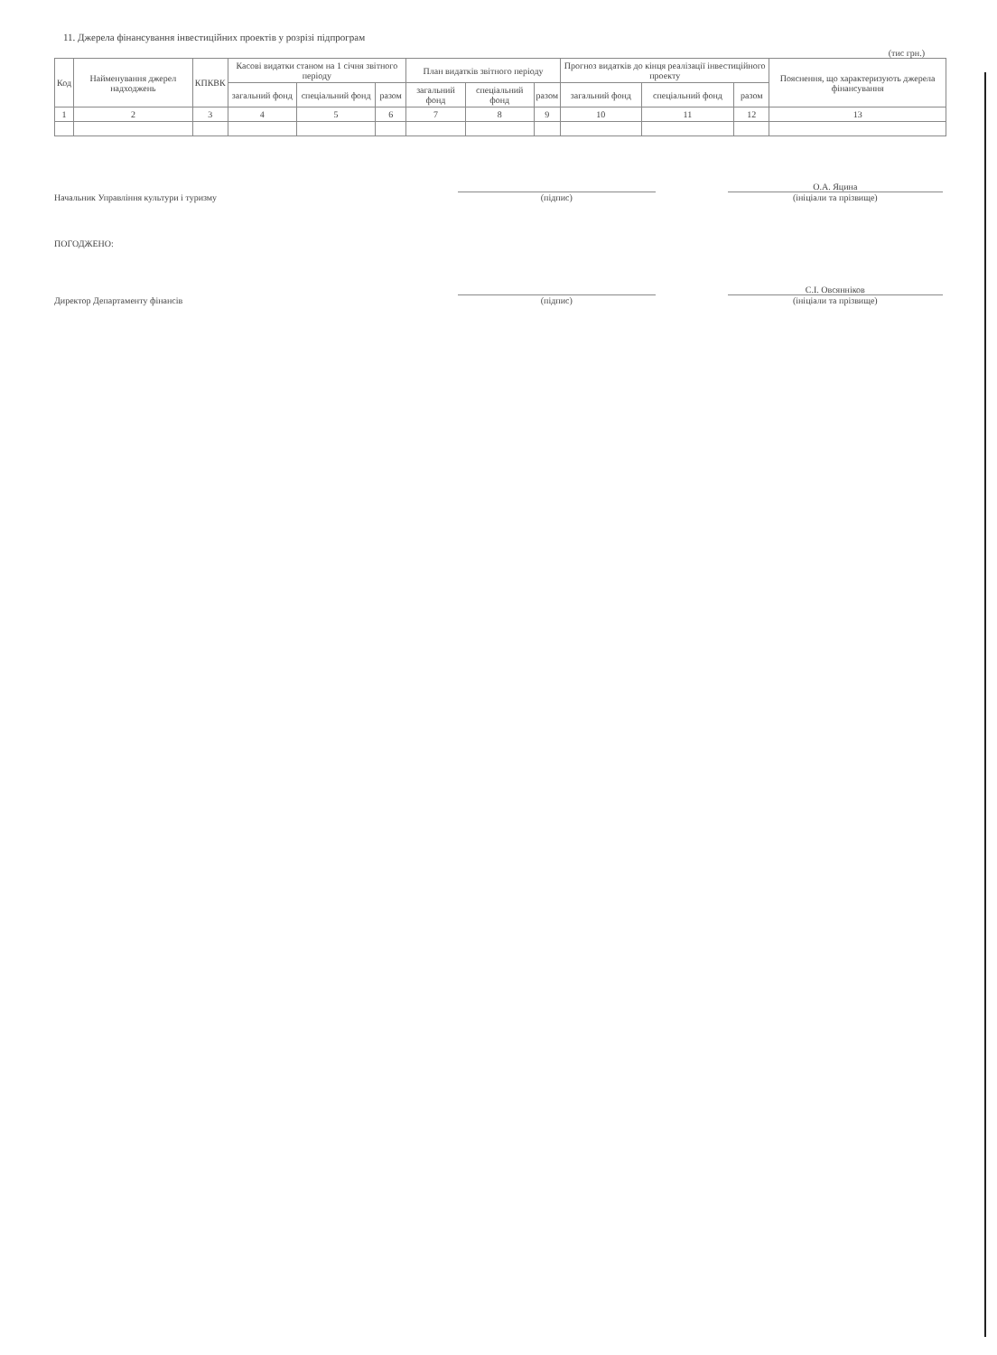11. Джерела фінансування інвестиційних проектів у розрізі підпрограм
(тис грн.)
| Код | Найменування джерел надходжень | КПКВК | Касові видатки станом на 1 січня звітного періоду | | | План видатків звітного періоду | | | Прогноз видатків до кінця реалізації інвестиційного проекту | | | Пояснення, що характеризують джерела фінансування |
| --- | --- | --- | --- | --- | --- | --- | --- | --- | --- | --- | --- | --- |
| | | | загальний фонд | спеціальний фонд | разом | загальний фонд | спеціальний фонд | разом | загальний фонд | спеціальний фонд | разом | |
| 1 | 2 | 3 | 4 | 5 | 6 | 7 | 8 | 9 | 10 | 11 | 12 | 13 |
Начальник Управління культури і туризму
(підпис)
О.А. Яцина
(ініціали та прізвище)
ПОГОДЖЕНО:
Директор Департаменту фінансів
(підпис)
С.І. Овсянніков
(ініціали та прізвище)